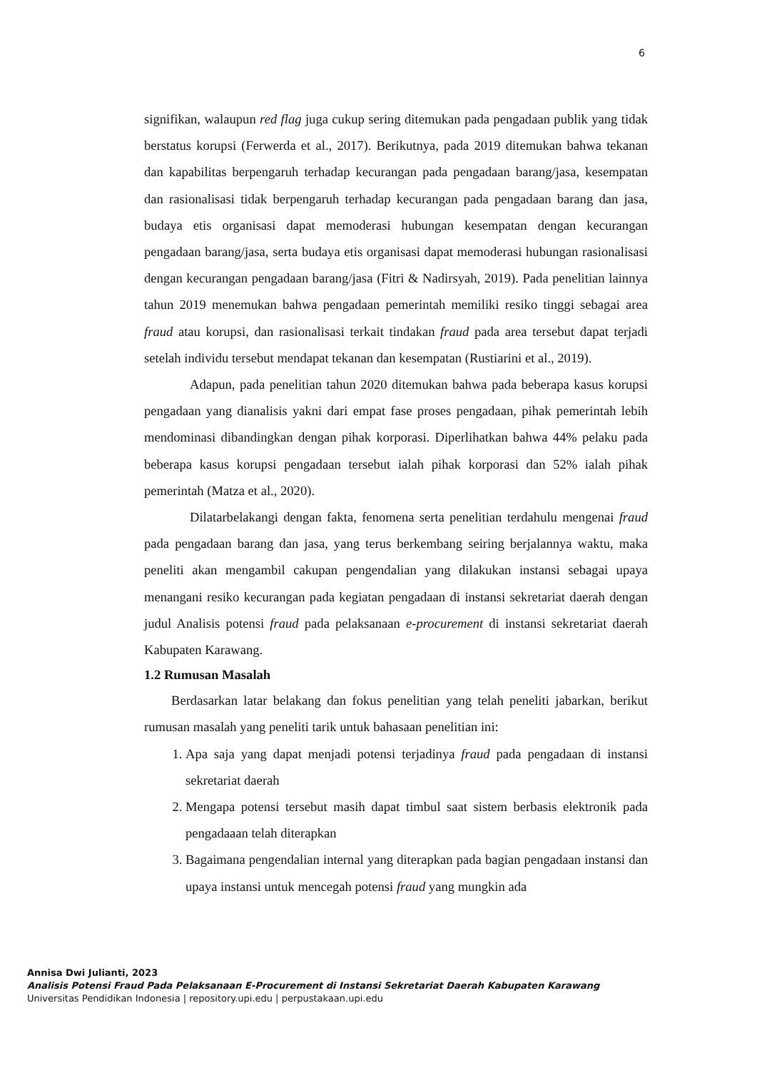6
signifikan, walaupun red flag juga cukup sering ditemukan pada pengadaan publik yang tidak berstatus korupsi (Ferwerda et al., 2017). Berikutnya, pada 2019 ditemukan bahwa tekanan dan kapabilitas berpengaruh terhadap kecurangan pada pengadaan barang/jasa, kesempatan dan rasionalisasi tidak berpengaruh terhadap kecurangan pada pengadaan barang dan jasa, budaya etis organisasi dapat memoderasi hubungan kesempatan dengan kecurangan pengadaan barang/jasa, serta budaya etis organisasi dapat memoderasi hubungan rasionalisasi dengan kecurangan pengadaan barang/jasa (Fitri & Nadirsyah, 2019). Pada penelitian lainnya tahun 2019 menemukan bahwa pengadaan pemerintah memiliki resiko tinggi sebagai area fraud atau korupsi, dan rasionalisasi terkait tindakan fraud pada area tersebut dapat terjadi setelah individu tersebut mendapat tekanan dan kesempatan (Rustiarini et al., 2019).
Adapun, pada penelitian tahun 2020 ditemukan bahwa pada beberapa kasus korupsi pengadaan yang dianalisis yakni dari empat fase proses pengadaan, pihak pemerintah lebih mendominasi dibandingkan dengan pihak korporasi. Diperlihatkan bahwa 44% pelaku pada beberapa kasus korupsi pengadaan tersebut ialah pihak korporasi dan 52% ialah pihak pemerintah (Matza et al., 2020).
Dilatarbelakangi dengan fakta, fenomena serta penelitian terdahulu mengenai fraud pada pengadaan barang dan jasa, yang terus berkembang seiring berjalannya waktu, maka peneliti akan mengambil cakupan pengendalian yang dilakukan instansi sebagai upaya menangani resiko kecurangan pada kegiatan pengadaan di instansi sekretariat daerah dengan judul Analisis potensi fraud pada pelaksanaan e-procurement di instansi sekretariat daerah Kabupaten Karawang.
1.2 Rumusan Masalah
Berdasarkan latar belakang dan fokus penelitian yang telah peneliti jabarkan, berikut rumusan masalah yang peneliti tarik untuk bahasaan penelitian ini:
1. Apa saja yang dapat menjadi potensi terjadinya fraud pada pengadaan di instansi sekretariat daerah
2. Mengapa potensi tersebut masih dapat timbul saat sistem berbasis elektronik pada pengadaaan telah diterapkan
3. Bagaimana pengendalian internal yang diterapkan pada bagian pengadaan instansi dan upaya instansi untuk mencegah potensi fraud yang mungkin ada
Annisa Dwi Julianti, 2023
Analisis Potensi Fraud Pada Pelaksanaan E-Procurement di Instansi Sekretariat Daerah Kabupaten Karawang
Universitas Pendidikan Indonesia | repository.upi.edu | perpustakaan.upi.edu